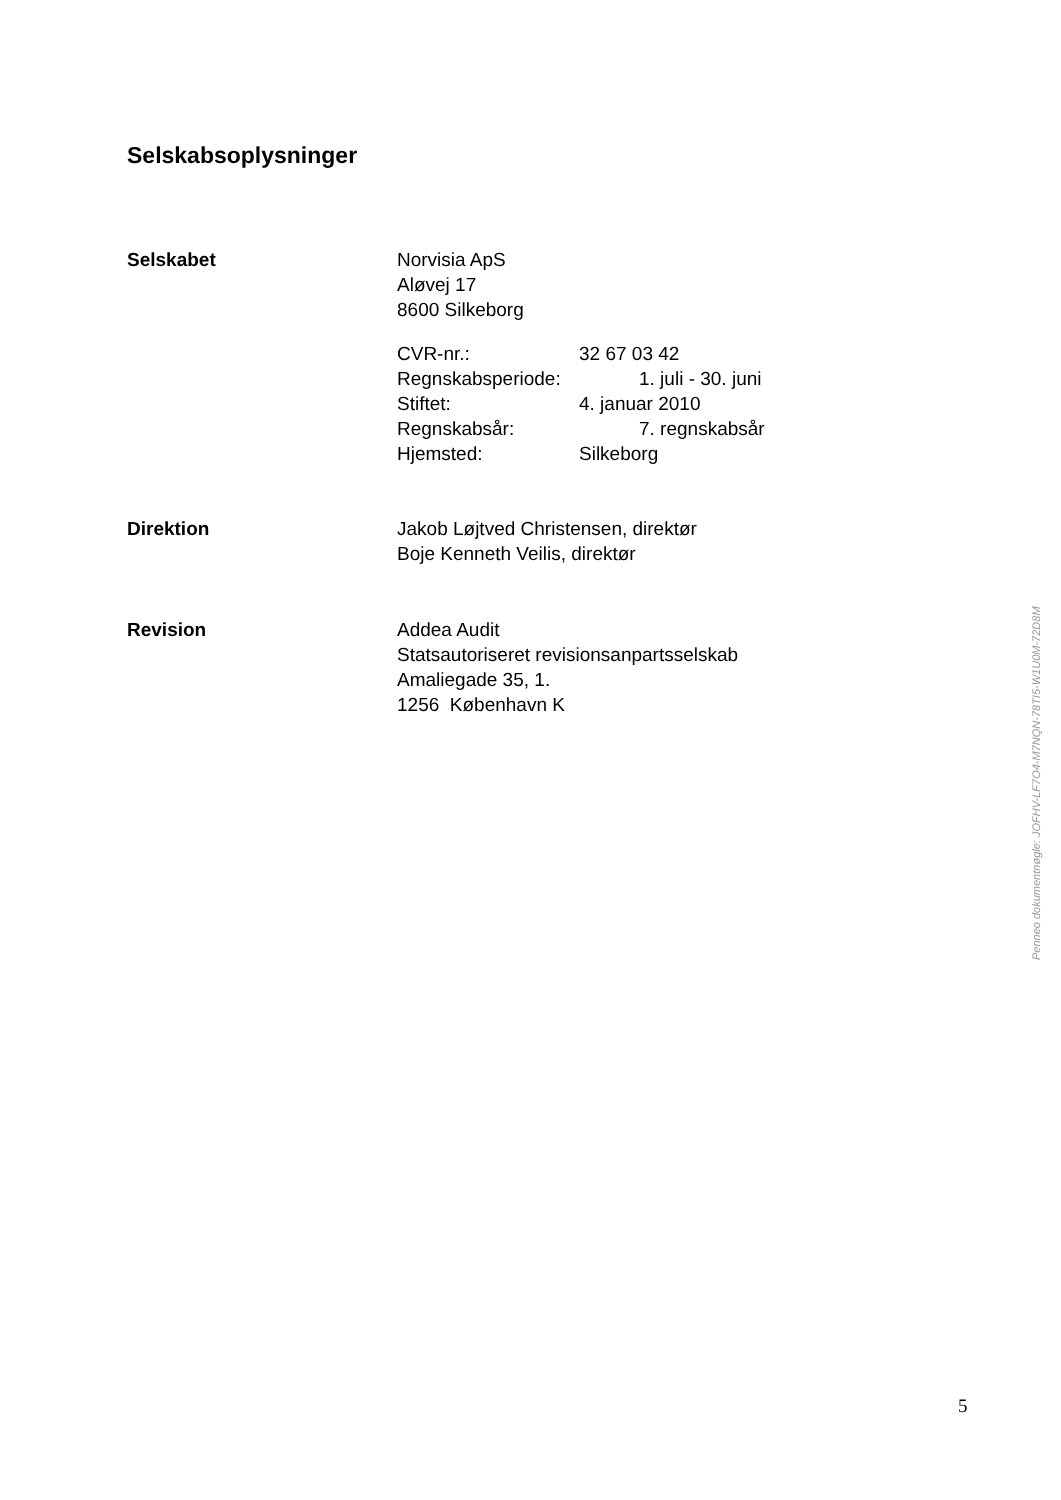Selskabsoplysninger
Selskabet Norvisia ApS
Aløvej 17
8600 Silkeborg
CVR-nr.: 32 67 03 42
Regnskabsperiode: 1. juli - 30. juni
Stiftet: 4. januar 2010
Regnskabsår: 7. regnskabsår
Hjemsted: Silkeborg
Direktion Jakob Løjtved Christensen, direktør
Boje Kenneth Veilis, direktør
Revision Addea Audit
Statsautoriseret revisionsanpartsselskab
Amaliegade 35, 1.
1256 København K
Penneo dokumentnøgle: JOFHV-LF7O4-M7NQN-78TI5-W1U0M-72D8M
5